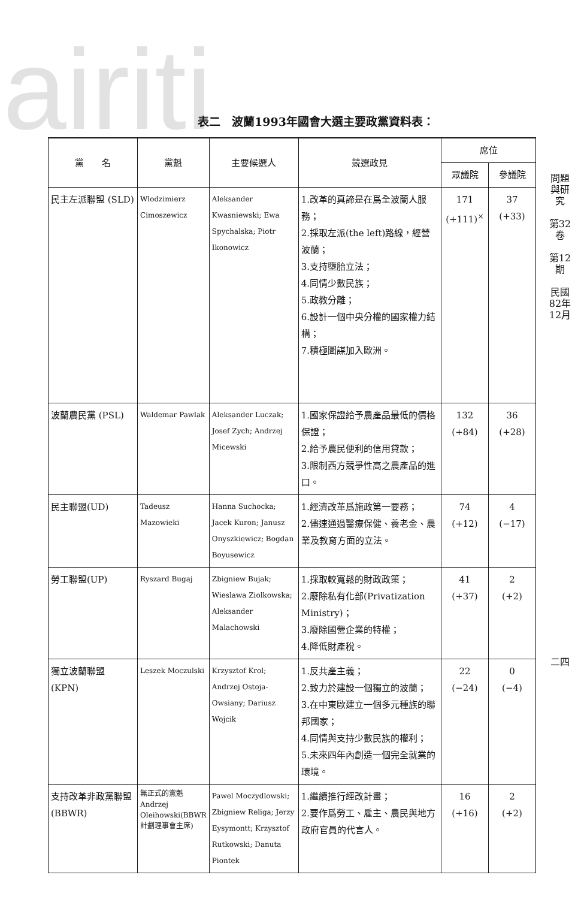airiti
表二　波蘭1993年國會大選主要政黨資料表：
| 黨 名 | 黨魁 | 主要候選人 | 競選政見 | 席位 | |
| --- | --- | --- | --- | --- | --- |
| | | | | 眾議院 | 參議院 |
| 民主左派聯盟 (SLD) | Wlodzimierz Cimoszewicz | Aleksander Kwasniewski; Ewa Spychalska; Piotr Ikonowicz | 1.改革的真諦是在爲全波蘭人服務； 2.採取左派(the left)路線，經營波蘭； 3.支持墮胎立法； 4.同情少數民族； 5.政教分離； 6.設計一個中央分權的國家權力結構； 7.積極圖謀加入歐洲。 | 171 (+111)<sup>×</sup> | 37 (+33) |
| 波蘭農民黨 (PSL) | Waldemar Pawlak | Aleksander Luczak; Josef Zych; Andrzej Micewski | 1.國家保證給予農產品最低的價格保證； 2.給予農民便利的信用貸款； 3.限制西方競爭性高之農產品的進口。 | 132 (+84) | 36 (+28) |
| 民主聯盟(UD) | Tadeusz Mazowieki | Hanna Suchocka; Jacek Kuron; Janusz Onyszkiewicz; Bogdan Boyusewicz | 1.經濟改革爲施政第一要務； 2.儘速通過醫療保健、養老金、農業及教育方面的立法。 | 74 (+12) | 4 (−17) |
| 勞工聯盟(UP) | Ryszard Bugaj | Zbigniew Bujak; Wieslawa Ziolkowska; Aleksander Malachowski | 1.採取較寬鬆的財政政策； 2.廢除私有化部(Privatization Ministry)； 3.廢除國營企業的特權； 4.降低財產稅。 | 41 (+37) | 2 (+2) |
| 獨立波蘭聯盟 (KPN) | Leszek Moczulski | Krzysztof Krol; Andrzej Ostoja-Owsiany; Dariusz Wojcik | 1.反共產主義； 2.致力於建設一個獨立的波蘭； 3.在中東歐建立一個多元種族的聯邦國家； 4.同情與支持少數民族的權利； 5.未來四年內創造一個完全就業的環境。 | 22 (−24) | 0 (−4) |
| 支持改革非政黨聯盟(BBWR) | 無正式的黨魁 Andrzej Oleihowski(BBWR計劃理事會主席) | Pawel Moczydlowski; Zbigniew Religa; Jerzy Eysymontt; Krzysztof Rutkowski; Danuta Piontek | 1.繼續推行經改計畫； 2.要作爲勞工、雇主、農民與地方政府官員的代言人。 | 16 (+16) | 2 (+2) |
問題與研究
第32卷
第12期
民國82年12月
二四